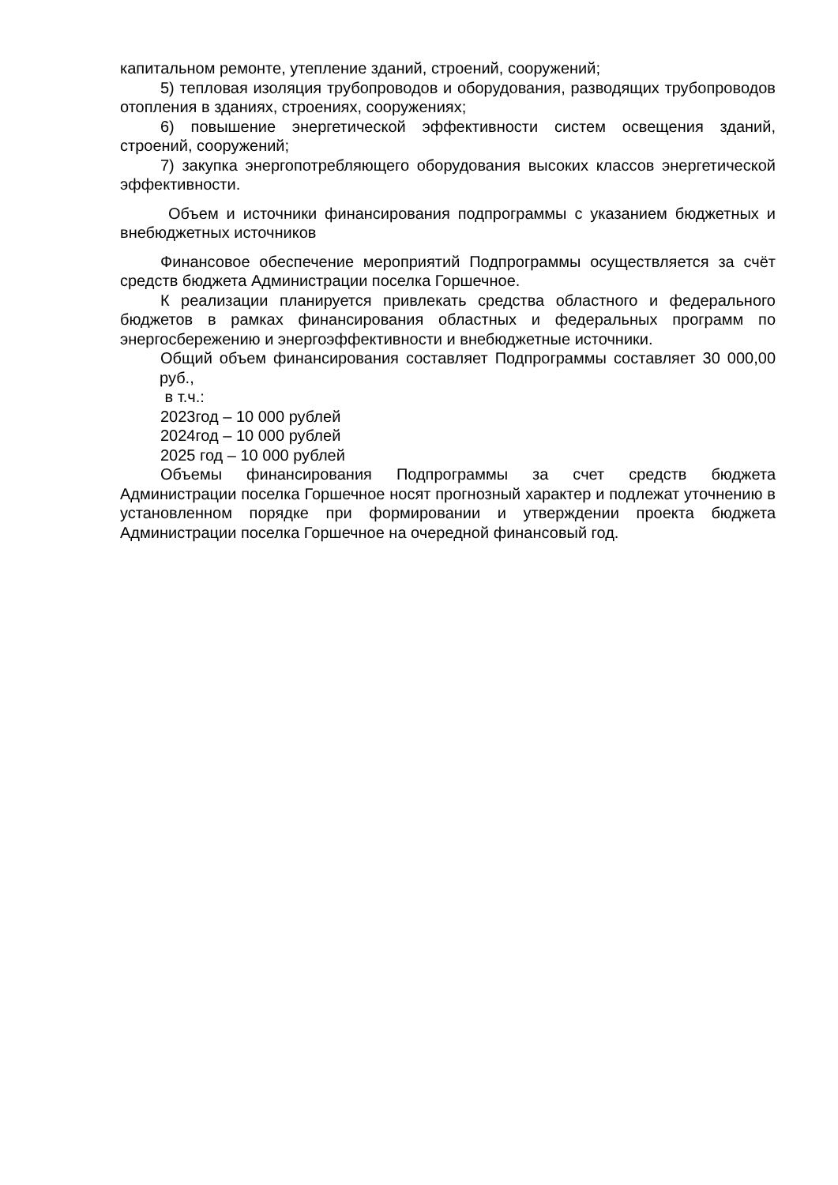капитальном ремонте, утепление зданий, строений, сооружений;
5) тепловая изоляция трубопроводов и оборудования, разводящих трубопроводов отопления в зданиях, строениях, сооружениях;
6) повышение энергетической эффективности систем освещения зданий, строений, сооружений;
7) закупка энергопотребляющего оборудования высоких классов энергетической эффективности.
Объем и источники финансирования подпрограммы с указанием бюджетных и внебюджетных источников
Финансовое обеспечение мероприятий Подпрограммы осуществляется за счёт средств бюджета Администрации поселка Горшечное.
К реализации планируется привлекать средства областного и федерального бюджетов в рамках финансирования областных и федеральных программ по энергосбережению и энергоэффективности и внебюджетные источники.
Общий объем финансирования составляет Подпрограммы составляет 30 000,00 руб.,
в т.ч.:
2023год – 10 000 рублей
2024год – 10 000 рублей
2025 год – 10 000 рублей
Объемы финансирования Подпрограммы за счет средств бюджета Администрации поселка Горшечное носят прогнозный характер и подлежат уточнению в установленном порядке при формировании и утверждении проекта бюджета Администрации поселка Горшечное на очередной финансовый год.